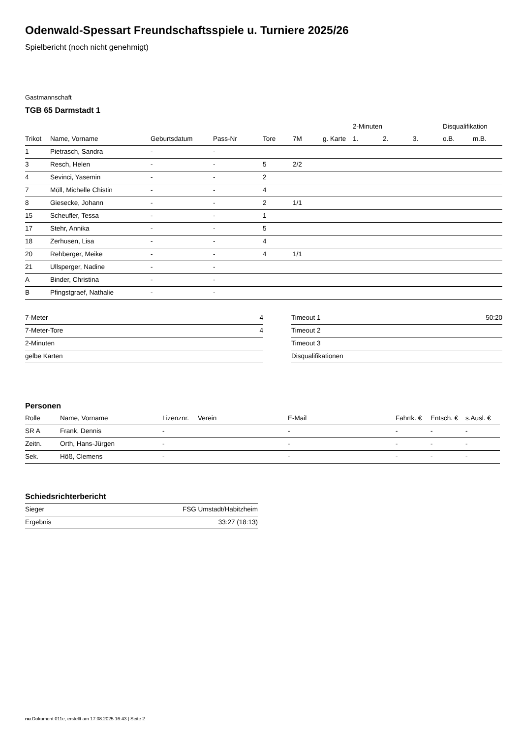Odenwald-Spessart Freundschaftsspiele u. Turniere 2025/26
Spielbericht (noch nicht genehmigt)
Gastmannschaft
TGB 65 Darmstadt 1
| | | | | | | | 2-Minuten | | | Disqualifikation | |
| --- | --- | --- | --- | --- | --- | --- | --- | --- | --- | --- | --- |
| Trikot | Name, Vorname | Geburtsdatum | Pass-Nr | Tore | 7M | g. Karte | 1. | 2. | 3. | o.B. | m.B. |
| 1 | Pietrasch, Sandra | - | - | | | | | | | | |
| 3 | Resch, Helen | - | - | 5 | 2/2 | | | | | | |
| 4 | Sevinci, Yasemin | - | - | 2 | | | | | | | |
| 7 | Möll, Michelle Chistin | - | - | 4 | | | | | | | |
| 8 | Giesecke, Johann | - | - | 2 | 1/1 | | | | | | |
| 15 | Scheufler, Tessa | - | - | 1 | | | | | | | |
| 17 | Stehr, Annika | - | - | 5 | | | | | | | |
| 18 | Zerhusen, Lisa | - | - | 4 | | | | | | | |
| 20 | Rehberger, Meike | - | - | 4 | 1/1 | | | | | | |
| 21 | Ullsperger, Nadine | - | - | | | | | | | | |
| A | Binder, Christina | - | - | | | | | | | | |
| B | Pfingstgraef, Nathalie | - | - | | | | | | | | |
| 7-Meter | 4 |
| 7-Meter-Tore | 4 |
| 2-Minuten | |
| gelbe Karten | |
| Timeout 1 | 50:20 |
| Timeout 2 | |
| Timeout 3 | |
| Disqualifikationen | |
Personen
| Rolle | Name, Vorname | Lizenznr. | Verein | E-Mail | Fahrtk. € | Entsch. € | s.Ausl. € |
| --- | --- | --- | --- | --- | --- | --- | --- |
| SR A | Frank, Dennis | - | | - | - | - | - |
| Zeitn. | Orth, Hans-Jürgen | - | | - | - | - | - |
| Sek. | Höß, Clemens | - | | - | - | - | - |
Schiedsrichterbericht
| Sieger | FSG Umstadt/Habitzheim |
| Ergebnis | 33:27 (18:13) |
nu.Dokument 011e, erstellt am 17.08.2025 16:43 | Seite 2